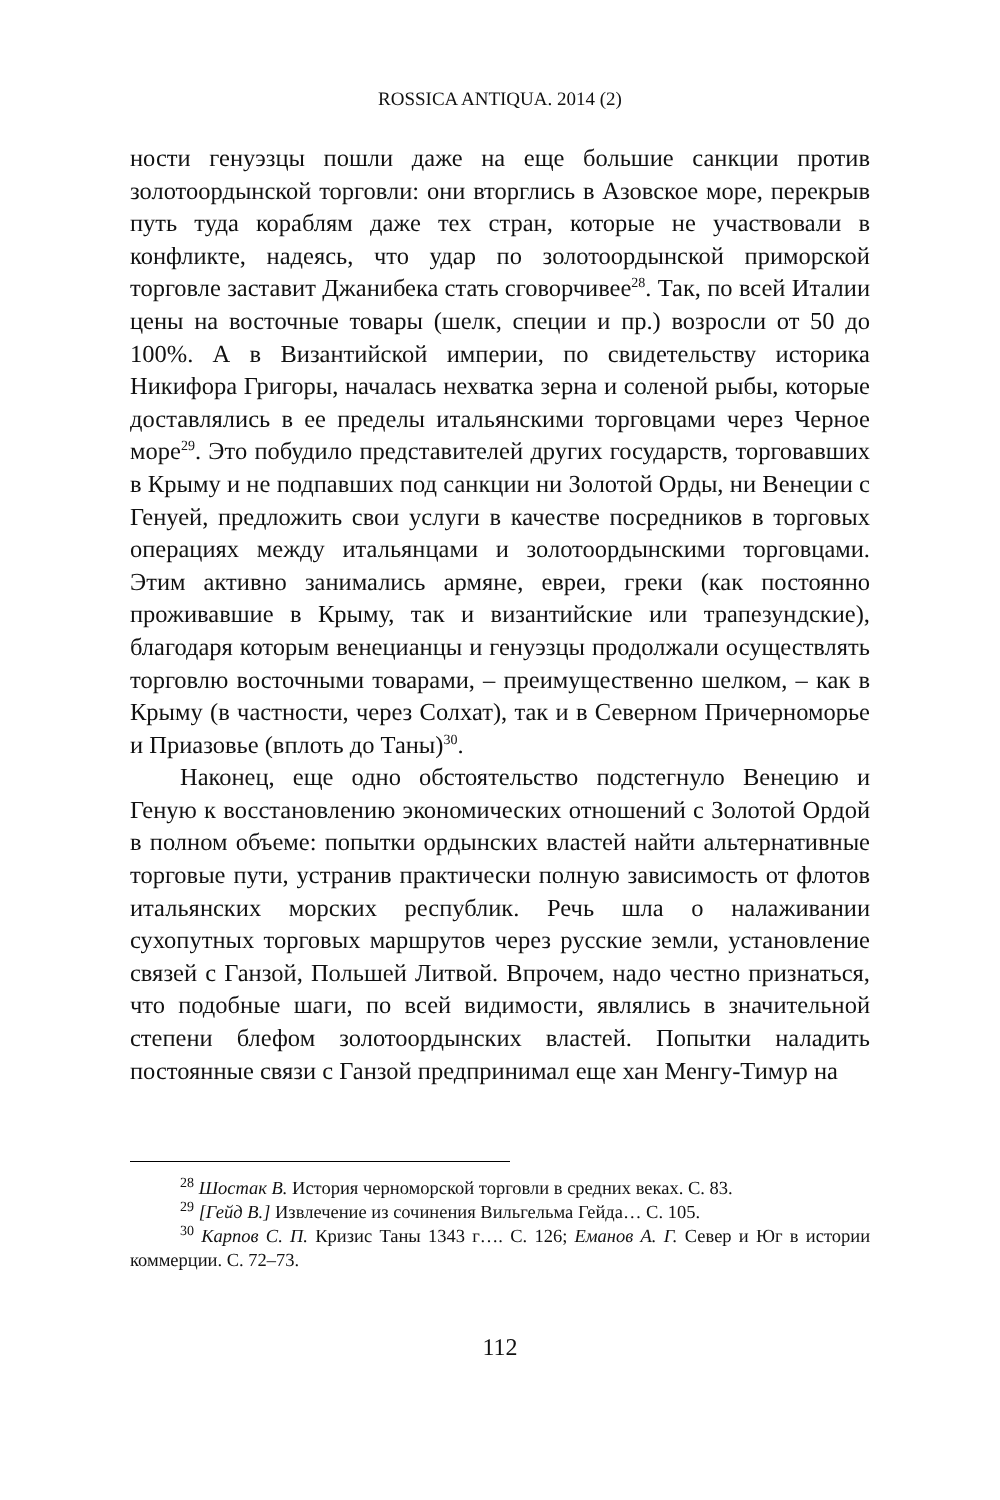ROSSICA ANTIQUA. 2014 (2)
ности генуэзцы пошли даже на еще большие санкции против золотоордынской торговли: они вторглись в Азовское море, перекрыв путь туда кораблям даже тех стран, которые не участвовали в конфликте, надеясь, что удар по золотоордынской приморской торговле заставит Джанибека стать сговорчивее<sup>28</sup>. Так, по всей Италии цены на восточные товары (шелк, специи и пр.) возросли от 50 до 100%. А в Византийской империи, по свидетельству историка Никифора Григоры, началась нехватка зерна и соленой рыбы, которые доставлялись в ее пределы итальянскими торговцами через Черное море<sup>29</sup>. Это побудило представителей других государств, торговавших в Крыму и не подпавших под санкции ни Золотой Орды, ни Венеции с Генуей, предложить свои услуги в качестве посредников в торговых операциях между итальянцами и золотоордынскими торговцами. Этим активно занимались армяне, евреи, греки (как постоянно проживавшие в Крыму, так и византийские или трапезундские), благодаря которым венецианцы и генуэзцы продолжали осуществлять торговлю восточными товарами, – преимущественно шелком, – как в Крыму (в частности, через Солхат), так и в Северном Причерноморье и Приазовье (вплоть до Таны)<sup>30</sup>.
Наконец, еще одно обстоятельство подстегнуло Венецию и Геную к восстановлению экономических отношений с Золотой Ордой в полном объеме: попытки ордынских властей найти альтернативные торговые пути, устранив практически полную зависимость от флотов итальянских морских республик. Речь шла о налаживании сухопутных торговых маршрутов через русские земли, установление связей с Ганзой, Польшей Литвой. Впрочем, надо честно признаться, что подобные шаги, по всей видимости, являлись в значительной степени блефом золотоордынских властей. Попытки наладить постоянные связи с Ганзой предпринимал еще хан Менгу-Тимур на
<sup>28</sup> Шостак В. История черноморской торговли в средних веках. С. 83.
<sup>29</sup> [Гейд В.] Извлечение из сочинения Вильгельма Гейда… С. 105.
<sup>30</sup> Карпов С. П. Кризис Таны 1343 г…. С. 126; Еманов А. Г. Север и Юг в истории коммерции. С. 72–73.
112